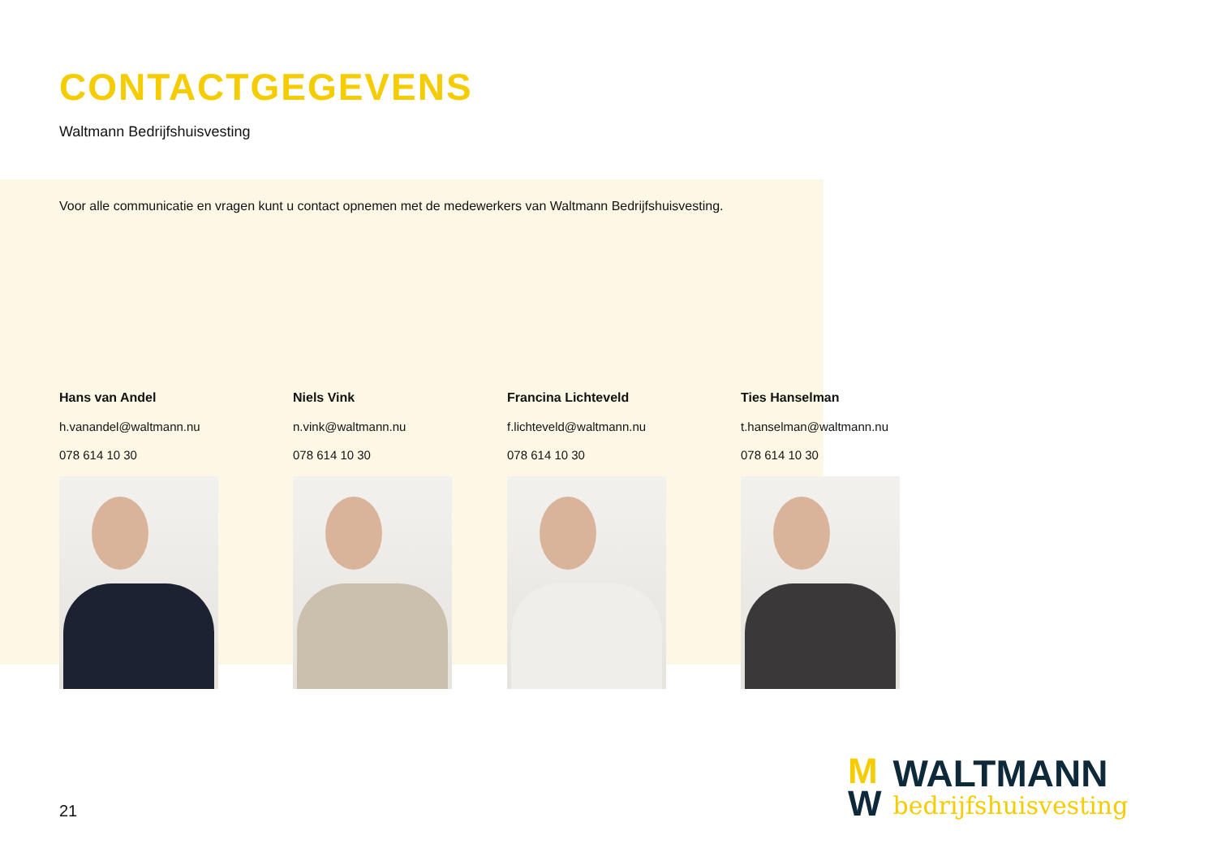CONTACTGEGEVENS
Waltmann Bedrijfshuisvesting
Voor alle communicatie en vragen kunt u contact opnemen met de medewerkers van Waltmann Bedrijfshuisvesting.
Hans van Andel
h.vanandel@waltmann.nu
078 614 10 30
Niels Vink
n.vink@waltmann.nu
078 614 10 30
Francina Lichteveld
f.lichteveld@waltmann.nu
078 614 10 30
Ties Hanselman
t.hanselman@waltmann.nu
078 614 10 30
21
M
W
WALTMANN
bedrijfshuisvesting